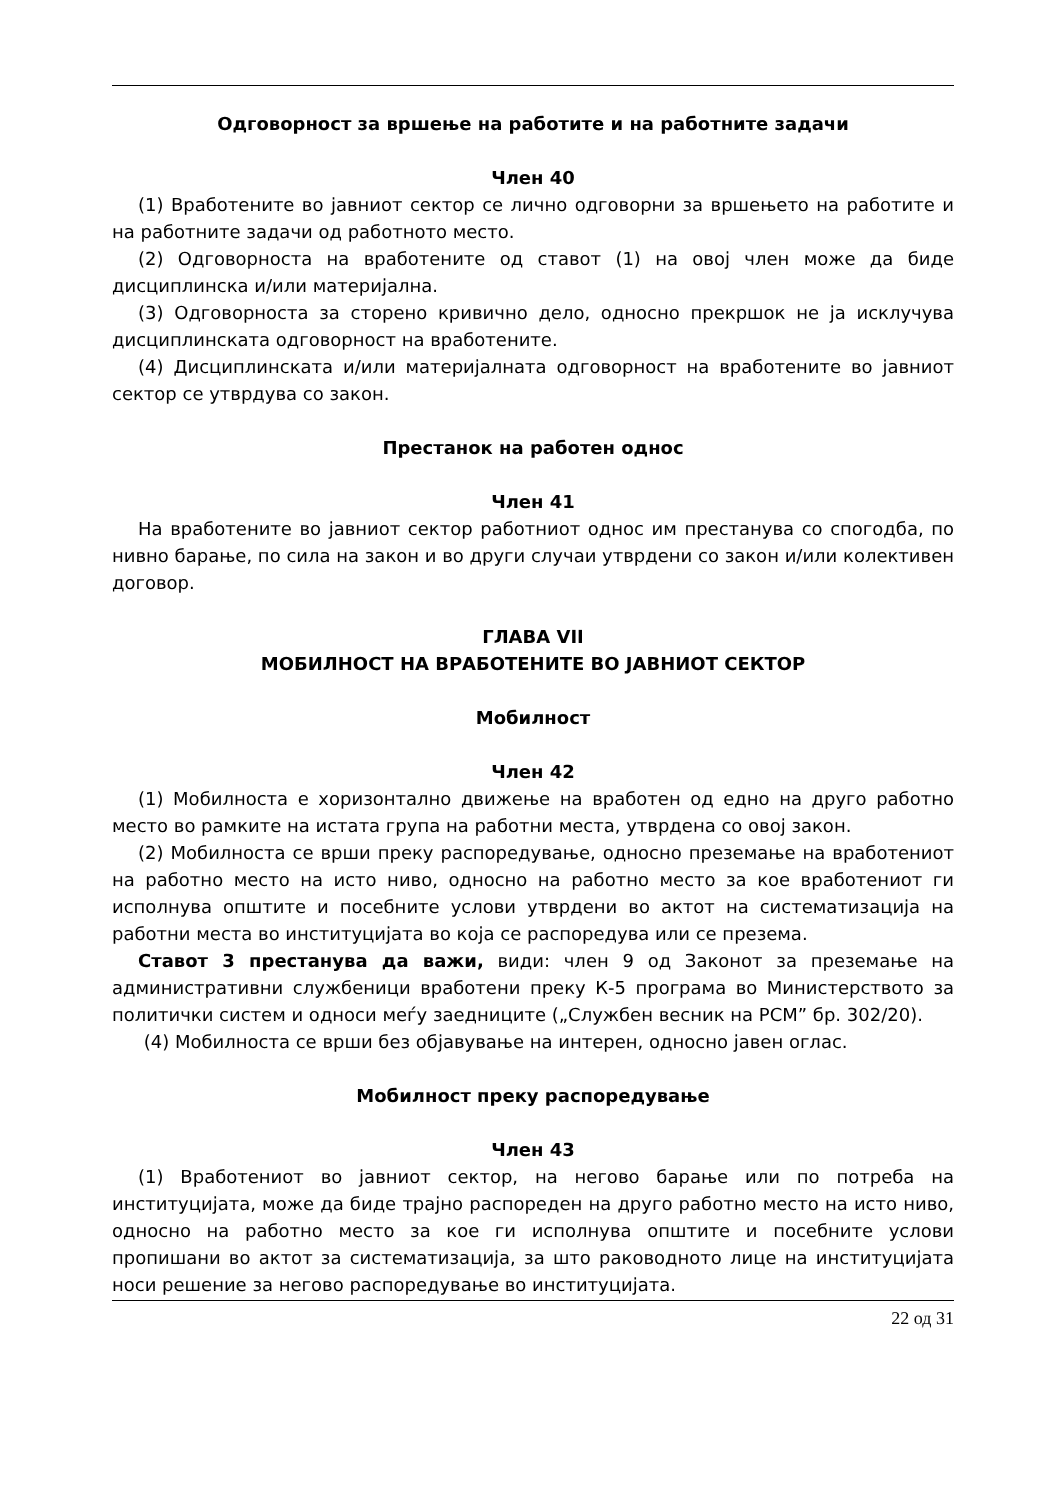Одговорност за вршење на работите и на работните задачи
Член 40
(1) Вработените во јавниот сектор се лично одговорни за вршењето на работите и на работните задачи од работното место.
(2) Одговорноста на вработените од ставот (1) на овој член може да биде дисциплинска и/или материјална.
(3) Одговорноста за сторено кривично дело, односно прекршок не ја исклучува дисциплинската одговорност на вработените.
(4) Дисциплинската и/или материјалната одговорност на вработените во јавниот сектор се утврдува со закон.
Престанок на работен однос
Член 41
На вработените во јавниот сектор работниот однос им престанува со спогодба, по нивно барање, по сила на закон и во други случаи утврдени со закон и/или колективен договор.
ГЛАВА VII
МОБИЛНОСТ НА ВРАБОТЕНИТЕ ВО ЈАВНИОТ СЕКТОР
Мобилност
Член 42
(1) Мобилноста е хоризонтално движење на вработен од едно на друго работно место во рамките на истата група на работни места, утврдена со овој закон.
(2) Мобилноста се врши преку распоредување, односно преземање на вработениот на работно место на исто ниво, односно на работно место за кое вработениот ги исполнува општите и посебните услови утврдени во актот на систематизација на работни места во институцијата во која се распоредува или се презема.
Ставот 3 престанува да важи, види: член 9 од Законот за преземање на административни службеници вработени преку К-5 програма во Министерството за политички систем и односи меѓу заедниците („Службен весник на РСМ” бр. 302/20).
(4) Мобилноста се врши без објавување на интерен, односно јавен оглас.
Мобилност преку распоредување
Член 43
(1) Вработениот во јавниот сектор, на негово барање или по потреба на институцијата, може да биде трајно распореден на друго работно место на исто ниво, односно на работно место за кое ги исполнува општите и посебните услови пропишани во актот за систематизација, за што раководното лице на институцијата носи решение за негово распоредување во институцијата.
22 од 31